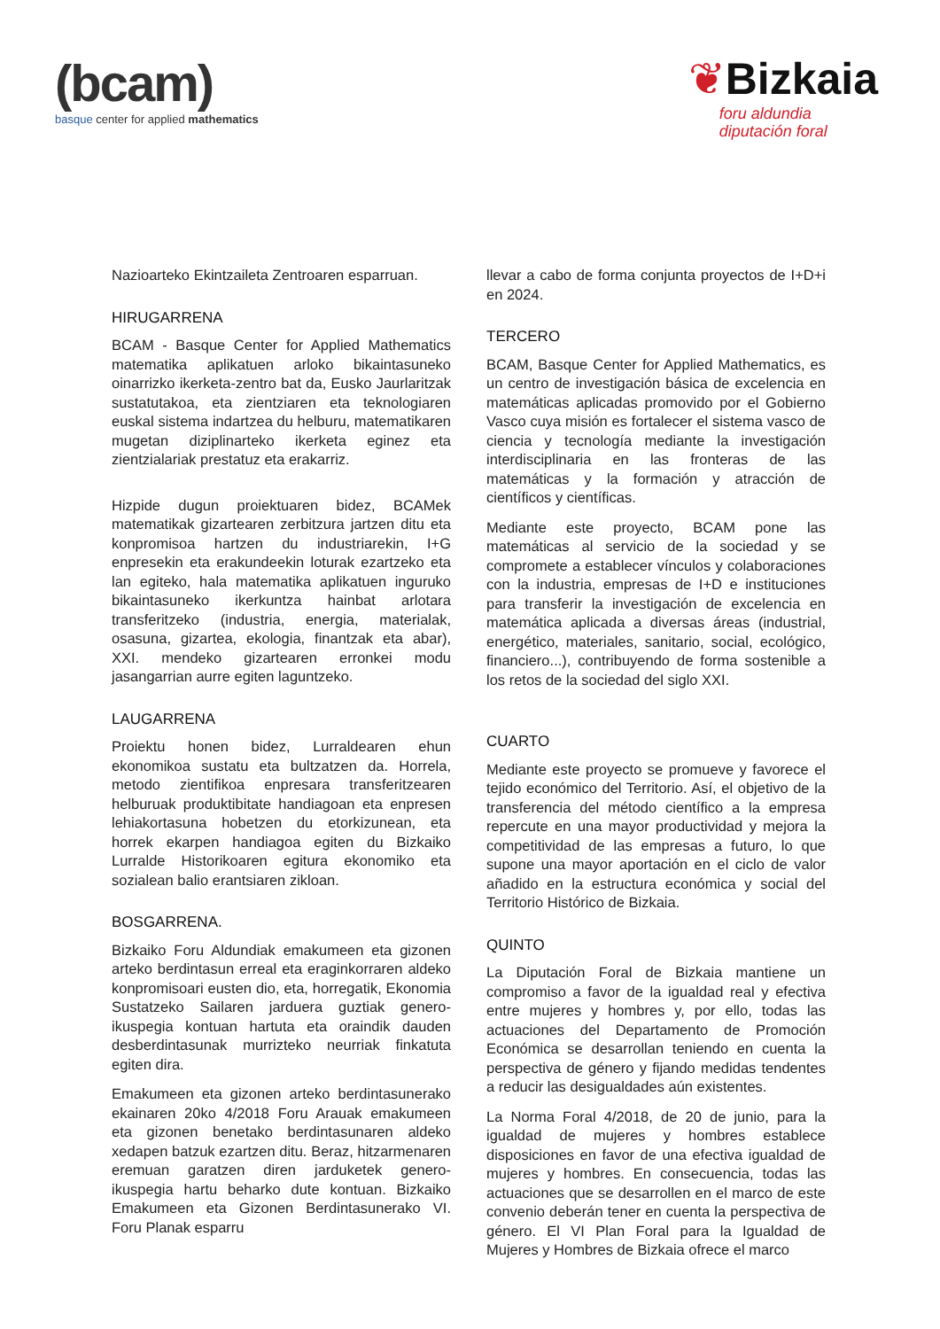(bcam)
basque center for applied mathematics
❦Bizkaia
foru aldundia
diputación foral
Nazioarteko Ekintzaileta Zentroaren esparruan.
HIRUGARRENA
BCAM - Basque Center for Applied Mathematics matematika aplikatuen arloko bikaintasuneko oinarrizko ikerketa-zentro bat da, Eusko Jaurlaritzak sustatutakoa, eta zientziaren eta teknologiaren euskal sistema indartzea du helburu, matematikaren mugetan diziplinarteko ikerketa eginez eta zientzialariak prestatuz eta erakarriz.
Hizpide dugun proiektuaren bidez, BCAMek matematikak gizartearen zerbitzura jartzen ditu eta konpromisoa hartzen du industriarekin, I+G enpresekin eta erakundeekin loturak ezartzeko eta lan egiteko, hala matematika aplikatuen inguruko bikaintasuneko ikerkuntza hainbat arlotara transferitzeko (industria, energia, materialak, osasuna, gizartea, ekologia, finantzak eta abar), XXI. mendeko gizartearen erronkei modu jasangarrian aurre egiten laguntzeko.
LAUGARRENA
Proiektu honen bidez, Lurraldearen ehun ekonomikoa sustatu eta bultzatzen da. Horrela, metodo zientifikoa enpresara transferitzearen helburuak produktibitate handiagoan eta enpresen lehiakortasuna hobetzen du etorkizunean, eta horrek ekarpen handiagoa egiten du Bizkaiko Lurralde Historikoaren egitura ekonomiko eta sozialean balio erantsiaren zikloan.
BOSGARRENA.
Bizkaiko Foru Aldundiak emakumeen eta gizonen arteko berdintasun erreal eta eraginkorraren aldeko konpromisoari eusten dio, eta, horregatik, Ekonomia Sustatzeko Sailaren jarduera guztiak genero-ikuspegia kontuan hartuta eta oraindik dauden desberdintasunak murrizteko neurriak finkatuta egiten dira.
Emakumeen eta gizonen arteko berdintasunerako ekainaren 20ko 4/2018 Foru Arauak emakumeen eta gizonen benetako berdintasunaren aldeko xedapen batzuk ezartzen ditu. Beraz, hitzarmenaren eremuan garatzen diren jarduketek genero-ikuspegia hartu beharko dute kontuan. Bizkaiko Emakumeen eta Gizonen Berdintasunerako VI. Foru Planak esparru
llevar a cabo de forma conjunta proyectos de I+D+i en 2024.
TERCERO
BCAM, Basque Center for Applied Mathematics, es un centro de investigación básica de excelencia en matemáticas aplicadas promovido por el Gobierno Vasco cuya misión es fortalecer el sistema vasco de ciencia y tecnología mediante la investigación interdisciplinaria en las fronteras de las matemáticas y la formación y atracción de científicos y científicas.
Mediante este proyecto, BCAM pone las matemáticas al servicio de la sociedad y se compromete a establecer vínculos y colaboraciones con la industria, empresas de I+D e instituciones para transferir la investigación de excelencia en matemática aplicada a diversas áreas (industrial, energético, materiales, sanitario, social, ecológico, financiero...), contribuyendo de forma sostenible a los retos de la sociedad del siglo XXI.
CUARTO
Mediante este proyecto se promueve y favorece el tejido económico del Territorio. Así, el objetivo de la transferencia del método científico a la empresa repercute en una mayor productividad y mejora la competitividad de las empresas a futuro, lo que supone una mayor aportación en el ciclo de valor añadido en la estructura económica y social del Territorio Histórico de Bizkaia.
QUINTO
La Diputación Foral de Bizkaia mantiene un compromiso a favor de la igualdad real y efectiva entre mujeres y hombres y, por ello, todas las actuaciones del Departamento de Promoción Económica se desarrollan teniendo en cuenta la perspectiva de género y fijando medidas tendentes a reducir las desigualdades aún existentes.
La Norma Foral 4/2018, de 20 de junio, para la igualdad de mujeres y hombres establece disposiciones en favor de una efectiva igualdad de mujeres y hombres. En consecuencia, todas las actuaciones que se desarrollen en el marco de este convenio deberán tener en cuenta la perspectiva de género. El VI Plan Foral para la Igualdad de Mujeres y Hombres de Bizkaia ofrece el marco